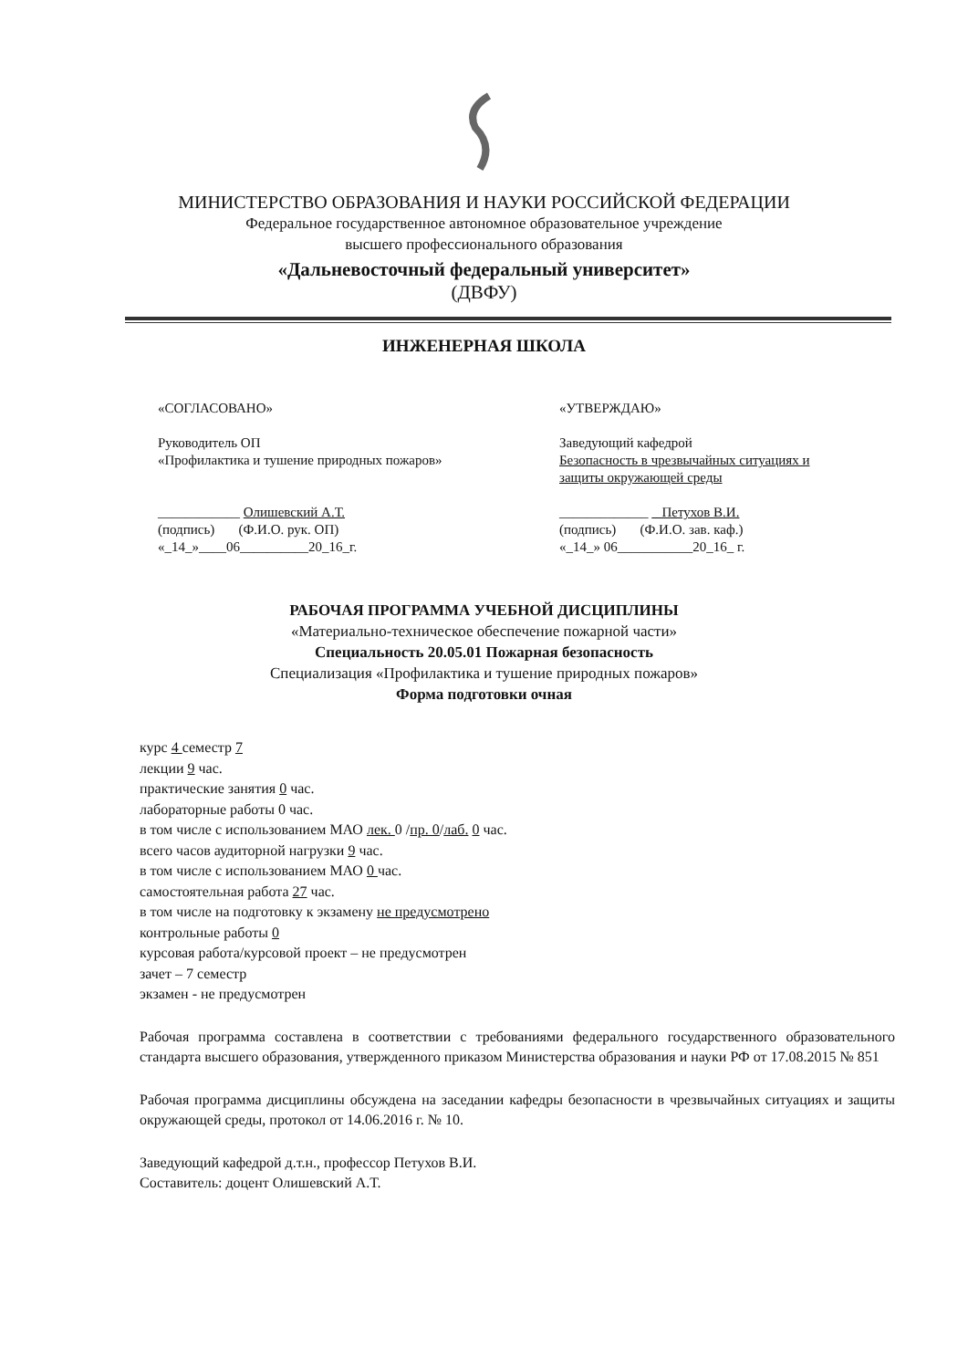МИНИСТЕРСТВО ОБРАЗОВАНИЯ И НАУКИ РОССИЙСКОЙ ФЕДЕРАЦИИ
Федеральное государственное автономное образовательное учреждение
высшего профессионального образования
«Дальневосточный федеральный университет»
(ДВФУ)
ИНЖЕНЕРНАЯ ШКОЛА
«СОГЛАСОВАНО»
Руководитель ОП
«Профилактика и тушение природных пожаров»
____________ Олишевский А.Т.
(подпись) (Ф.И.О. рук. ОП)
«_14_»____06__________20_16_г.
«УТВЕРЖДАЮ»
Заведующий кафедрой
Безопасность в чрезвычайных ситуациях и
защиты окружающей среды
_____________ Петухов В.И.
(подпись) (Ф.И.О. зав. каф.)
«_14_» 06___________20_16_ г.
РАБОЧАЯ ПРОГРАММА УЧЕБНОЙ ДИСЦИПЛИНЫ
«Материально-техническое обеспечение пожарной части»
Специальность 20.05.01 Пожарная безопасность
Специализация «Профилактика и тушение природных пожаров»
Форма подготовки очная
курс 4 семестр 7
лекции 9 час.
практические занятия 0 час.
лабораторные работы 0 час.
в том числе с использованием МАО лек. 0 /пр. 0/лаб. 0 час.
всего часов аудиторной нагрузки 9 час.
в том числе с использованием МАО 0 час.
самостоятельная работа 27 час.
в том числе на подготовку к экзамену не предусмотрено
контрольные работы 0
курсовая работа/курсовой проект – не предусмотрен
зачет – 7 семестр
экзамен - не предусмотрен
Рабочая программа составлена в соответствии с требованиями федерального государственного образовательного стандарта высшего образования, утвержденного приказом Министерства образования и науки РФ от 17.08.2015 № 851
Рабочая программа дисциплины обсуждена на заседании кафедры безопасности в чрезвычайных ситуациях и защиты окружающей среды, протокол от 14.06.2016 г. № 10.
Заведующий кафедрой д.т.н., профессор Петухов В.И.
Составитель: доцент Олишевский А.Т.